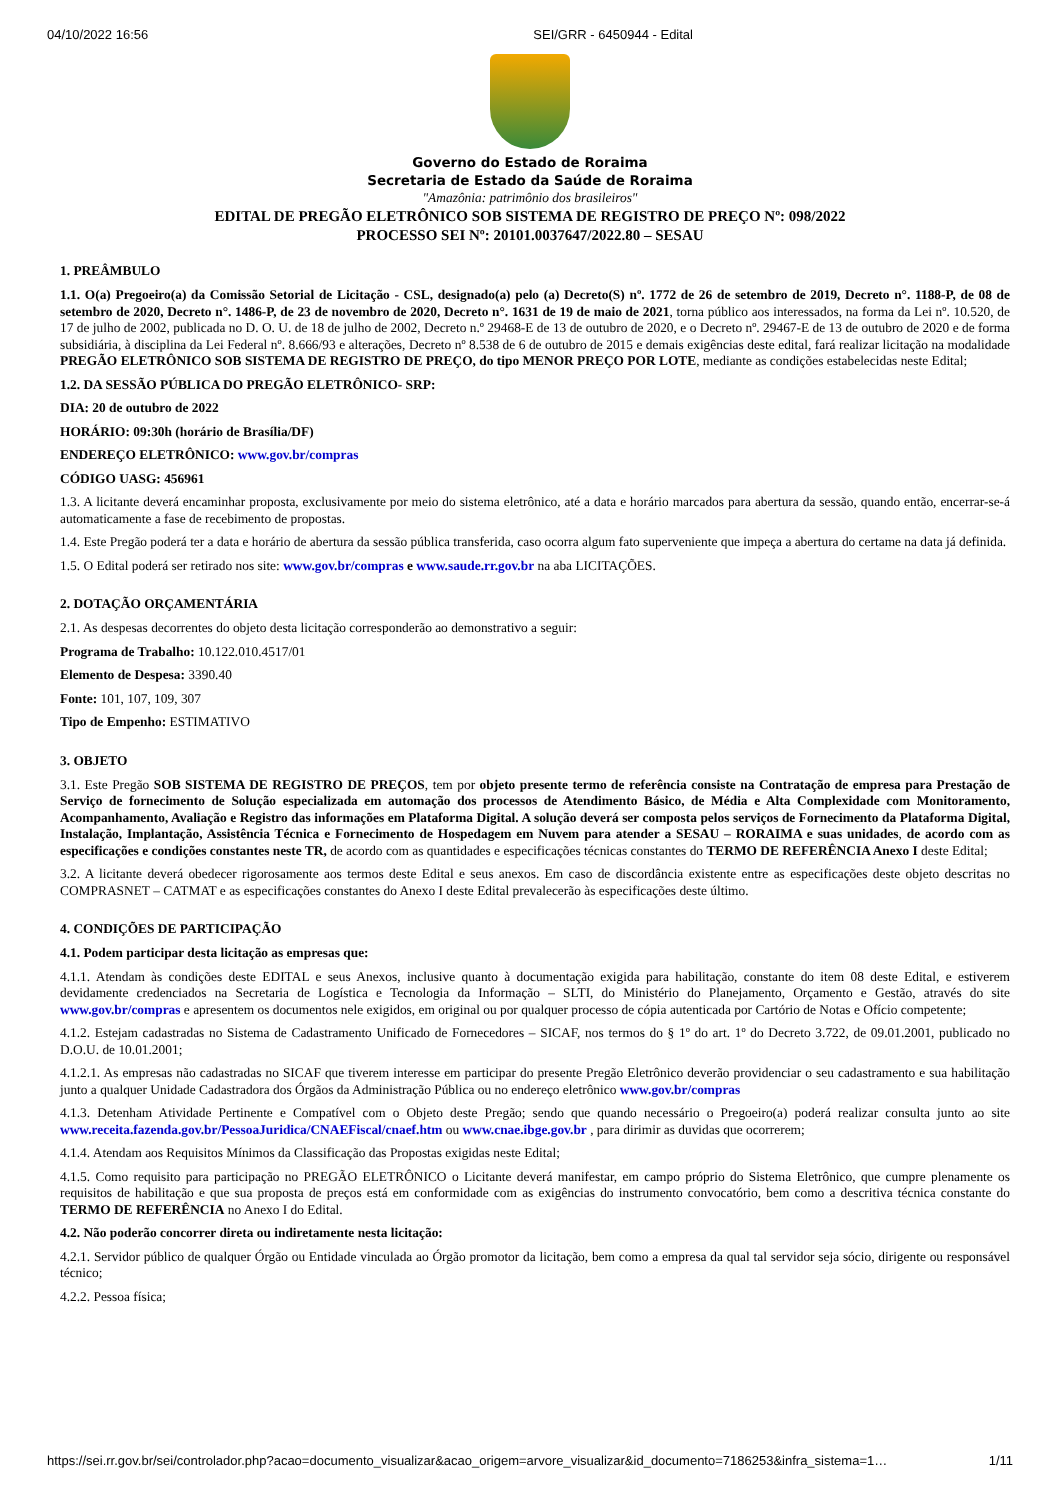04/10/2022 16:56 SEI/GRR - 6450944 - Edital
Governo do Estado de Roraima
Secretaria de Estado da Saúde de Roraima
"Amazônia: patrimônio dos brasileiros"
EDITAL DE PREGÃO ELETRÔNICO SOB SISTEMA DE REGISTRO DE PREÇO Nº: 098/2022
PROCESSO SEI Nº: 20101.0037647/2022.80 – SESAU
1. PREÂMBULO
1.1. O(a) Pregoeiro(a) da Comissão Setorial de Licitação - CSL, designado(a) pelo (a) Decreto(S) nº. 1772 de 26 de setembro de 2019, Decreto n°. 1188-P, de 08 de setembro de 2020, Decreto n°. 1486-P, de 23 de novembro de 2020, Decreto n°. 1631 de 19 de maio de 2021, torna público aos interessados, na forma da Lei nº. 10.520, de 17 de julho de 2002, publicada no D. O. U. de 18 de julho de 2002, Decreto n.º 29468-E de 13 de outubro de 2020, e o Decreto nº. 29467-E de 13 de outubro de 2020 e de forma subsidiária, à disciplina da Lei Federal nº. 8.666/93 e alterações, Decreto nº 8.538 de 6 de outubro de 2015 e demais exigências deste edital, fará realizar licitação na modalidade PREGÃO ELETRÔNICO SOB SISTEMA DE REGISTRO DE PREÇO, do tipo MENOR PREÇO POR LOTE, mediante as condições estabelecidas neste Edital;
1.2. DA SESSÃO PÚBLICA DO PREGÃO ELETRÔNICO- SRP:
DIA: 20 de outubro de 2022
HORÁRIO: 09:30h (horário de Brasília/DF)
ENDEREÇO ELETRÔNICO: www.gov.br/compras
CÓDIGO UASG: 456961
1.3. A licitante deverá encaminhar proposta, exclusivamente por meio do sistema eletrônico, até a data e horário marcados para abertura da sessão, quando então, encerrar-se-á automaticamente a fase de recebimento de propostas.
1.4. Este Pregão poderá ter a data e horário de abertura da sessão pública transferida, caso ocorra algum fato superveniente que impeça a abertura do certame na data já definida.
1.5. O Edital poderá ser retirado nos site: www.gov.br/compras e www.saude.rr.gov.br na aba LICITAÇÕES.
2. DOTAÇÃO ORÇAMENTÁRIA
2.1. As despesas decorrentes do objeto desta licitação corresponderão ao demonstrativo a seguir:
Programa de Trabalho: 10.122.010.4517/01
Elemento de Despesa: 3390.40
Fonte: 101, 107, 109, 307
Tipo de Empenho: ESTIMATIVO
3. OBJETO
3.1. Este Pregão SOB SISTEMA DE REGISTRO DE PREÇOS, tem por objeto presente termo de referência consiste na Contratação de empresa para Prestação de Serviço de fornecimento de Solução especializada em automação dos processos de Atendimento Básico, de Média e Alta Complexidade com Monitoramento, Acompanhamento, Avaliação e Registro das informações em Plataforma Digital. A solução deverá ser composta pelos serviços de Fornecimento da Plataforma Digital, Instalação, Implantação, Assistência Técnica e Fornecimento de Hospedagem em Nuvem para atender a SESAU – RORAIMA e suas unidades, de acordo com as especificações e condições constantes neste TR, de acordo com as quantidades e especificações técnicas constantes do TERMO DE REFERÊNCIA Anexo I deste Edital;
3.2. A licitante deverá obedecer rigorosamente aos termos deste Edital e seus anexos. Em caso de discordância existente entre as especificações deste objeto descritas no COMPRASNET – CATMAT e as especificações constantes do Anexo I deste Edital prevalecerão às especificações deste último.
4. CONDIÇÕES DE PARTICIPAÇÃO
4.1. Podem participar desta licitação as empresas que:
4.1.1. Atendam às condições deste EDITAL e seus Anexos, inclusive quanto à documentação exigida para habilitação, constante do item 08 deste Edital, e estiverem devidamente credenciados na Secretaria de Logística e Tecnologia da Informação – SLTI, do Ministério do Planejamento, Orçamento e Gestão, através do site www.gov.br/compras e apresentem os documentos nele exigidos, em original ou por qualquer processo de cópia autenticada por Cartório de Notas e Ofício competente;
4.1.2. Estejam cadastradas no Sistema de Cadastramento Unificado de Fornecedores – SICAF, nos termos do § 1º do art. 1º do Decreto 3.722, de 09.01.2001, publicado no D.O.U. de 10.01.2001;
4.1.2.1. As empresas não cadastradas no SICAF que tiverem interesse em participar do presente Pregão Eletrônico deverão providenciar o seu cadastramento e sua habilitação junto a qualquer Unidade Cadastradora dos Órgãos da Administração Pública ou no endereço eletrônico www.gov.br/compras
4.1.3. Detenham Atividade Pertinente e Compatível com o Objeto deste Pregão; sendo que quando necessário o Pregoeiro(a) poderá realizar consulta junto ao site www.receita.fazenda.gov.br/PessoaJuridica/CNAEFiscal/cnaef.htm ou www.cnae.ibge.gov.br , para dirimir as duvidas que ocorrerem;
4.1.4. Atendam aos Requisitos Mínimos da Classificação das Propostas exigidas neste Edital;
4.1.5. Como requisito para participação no PREGÃO ELETRÔNICO o Licitante deverá manifestar, em campo próprio do Sistema Eletrônico, que cumpre plenamente os requisitos de habilitação e que sua proposta de preços está em conformidade com as exigências do instrumento convocatório, bem como a descritiva técnica constante do TERMO DE REFERÊNCIA no Anexo I do Edital.
4.2. Não poderão concorrer direta ou indiretamente nesta licitação:
4.2.1. Servidor público de qualquer Órgão ou Entidade vinculada ao Órgão promotor da licitação, bem como a empresa da qual tal servidor seja sócio, dirigente ou responsável técnico;
4.2.2. Pessoa física;
https://sei.rr.gov.br/sei/controlador.php?acao=documento_visualizar&acao_origem=arvore_visualizar&id_documento=7186253&infra_sistema=1… 1/11